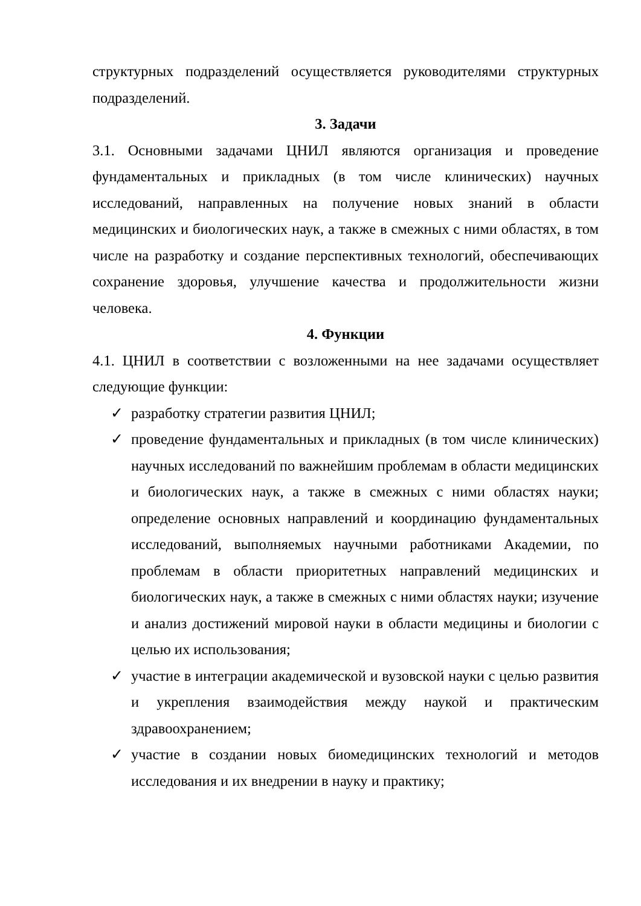структурных подразделений осуществляется руководителями структурных подразделений.
3. Задачи
3.1. Основными задачами ЦНИЛ являются организация и проведение фундаментальных и прикладных (в том числе клинических) научных исследований, направленных на получение новых знаний в области медицинских и биологических наук, а также в смежных с ними областях, в том числе на разработку и создание перспективных технологий, обеспечивающих сохранение здоровья, улучшение качества и продолжительности жизни человека.
4. Функции
4.1. ЦНИЛ в соответствии с возложенными на нее задачами осуществляет следующие функции:
✓ разработку стратегии развития ЦНИЛ;
✓ проведение фундаментальных и прикладных (в том числе клинических) научных исследований по важнейшим проблемам в области медицинских и биологических наук, а также в смежных с ними областях науки; определение основных направлений и координацию фундаментальных исследований, выполняемых научными работниками Академии, по проблемам в области приоритетных направлений медицинских и биологических наук, а также в смежных с ними областях науки; изучение и анализ достижений мировой науки в области медицины и биологии с целью их использования;
✓ участие в интеграции академической и вузовской науки с целью развития и укрепления взаимодействия между наукой и практическим здравоохранением;
✓ участие в создании новых биомедицинских технологий и методов исследования и их внедрении в науку и практику;